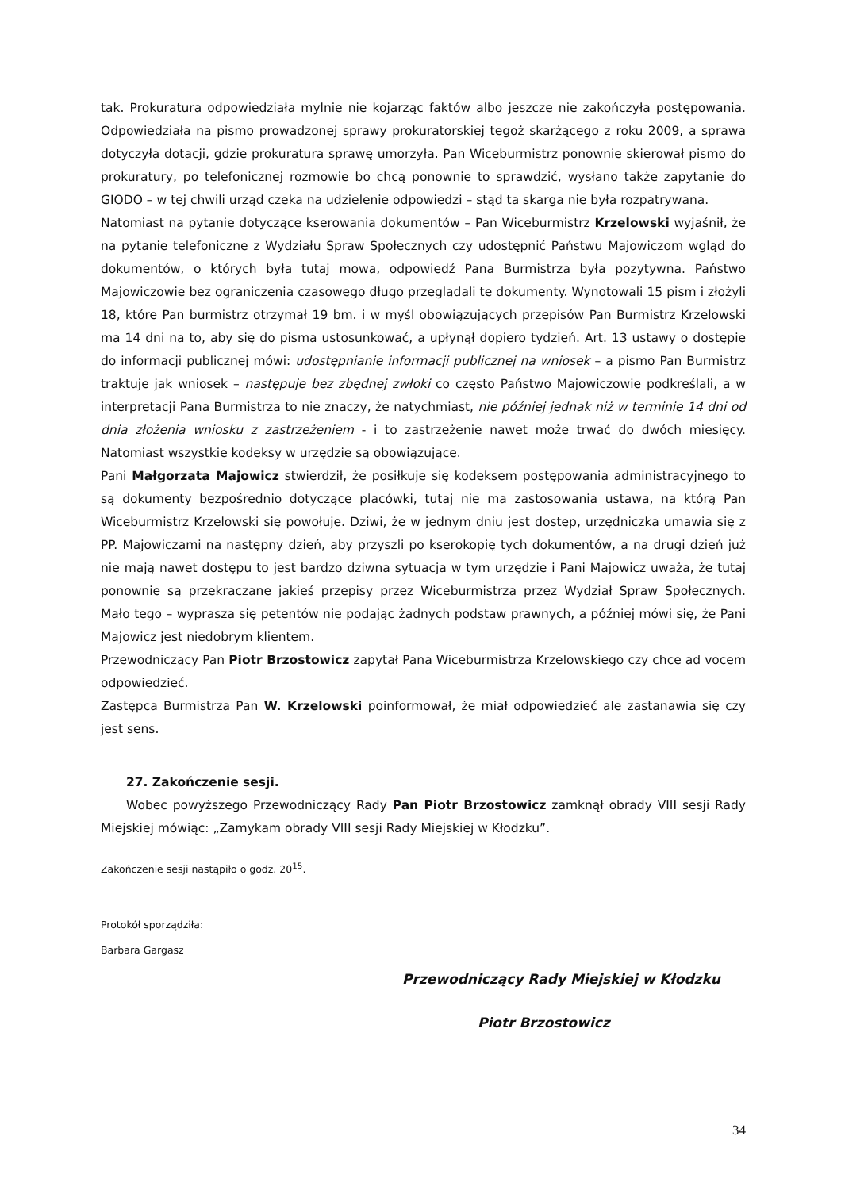tak. Prokuratura odpowiedziała mylnie nie kojarząc faktów albo jeszcze nie zakończyła postępowania. Odpowiedziała na pismo prowadzonej sprawy prokuratorskiej tegoż skarżącego z roku 2009, a sprawa dotyczyła dotacji, gdzie prokuratura sprawę umorzyła. Pan Wiceburmistrz ponownie skierował pismo do prokuratury, po telefonicznej rozmowie bo chcą ponownie to sprawdzić, wysłano także zapytanie do GIODO – w tej chwili urząd czeka na udzielenie odpowiedzi – stąd ta skarga nie była rozpatrywana.
Natomiast na pytanie dotyczące kserowania dokumentów – Pan Wiceburmistrz Krzelowski wyjaśnił, że na pytanie telefoniczne z Wydziału Spraw Społecznych czy udostępnić Państwu Majowiczom wgląd do dokumentów, o których była tutaj mowa, odpowiedź Pana Burmistrza była pozytywna. Państwo Majowiczowie bez ograniczenia czasowego długo przeglądali te dokumenty. Wynotowali 15 pism i złożyli 18, które Pan burmistrz otrzymał 19 bm. i w myśl obowiązujących przepisów Pan Burmistrz Krzelowski ma 14 dni na to, aby się do pisma ustosunkować, a upłynął dopiero tydzień. Art. 13 ustawy o dostępie do informacji publicznej mówi: udostępnianie informacji publicznej na wniosek – a pismo Pan Burmistrz traktuje jak wniosek – następuje bez zbędnej zwłoki co często Państwo Majowiczowie podkreślali, a w interpretacji Pana Burmistrza to nie znaczy, że natychmiast, nie później jednak niż w terminie 14 dni od dnia złożenia wniosku z zastrzeżeniem - i to zastrzeżenie nawet może trwać do dwóch miesięcy. Natomiast wszystkie kodeksy w urzędzie są obowiązujące.
Pani Małgorzata Majowicz stwierdził, że posiłkuje się kodeksem postępowania administracyjnego to są dokumenty bezpośrednio dotyczące placówki, tutaj nie ma zastosowania ustawa, na którą Pan Wiceburmistrz Krzelowski się powołuje. Dziwi, że w jednym dniu jest dostęp, urzędniczka umawia się z PP. Majowiczami na następny dzień, aby przyszli po kserokopię tych dokumentów, a na drugi dzień już nie mają nawet dostępu to jest bardzo dziwna sytuacja w tym urzędzie i Pani Majowicz uważa, że tutaj ponownie są przekraczane jakieś przepisy przez Wiceburmistrza przez Wydział Spraw Społecznych. Mało tego – wyprasza się petentów nie podając żadnych podstaw prawnych, a później mówi się, że Pani Majowicz jest niedobrym klientem.
Przewodniczący Pan Piotr Brzostowicz zapytał Pana Wiceburmistrza Krzelowskiego czy chce ad vocem odpowiedzieć.
Zastępca Burmistrza Pan W. Krzelowski poinformował, że miał odpowiedzieć ale zastanawia się czy jest sens.
27. Zakończenie sesji.
Wobec powyższego Przewodniczący Rady Pan Piotr Brzostowicz zamknął obrady VIII sesji Rady Miejskiej mówiąc: „Zamykam obrady VIII sesji Rady Miejskiej w Kłodzku”.
Zakończenie sesji nastąpiło o godz. 20<sup>15</sup>.
Protokół sporządziła:
Barbara Gargasz
Przewodniczący Rady Miejskiej w Kłodzku
Piotr Brzostowicz
34